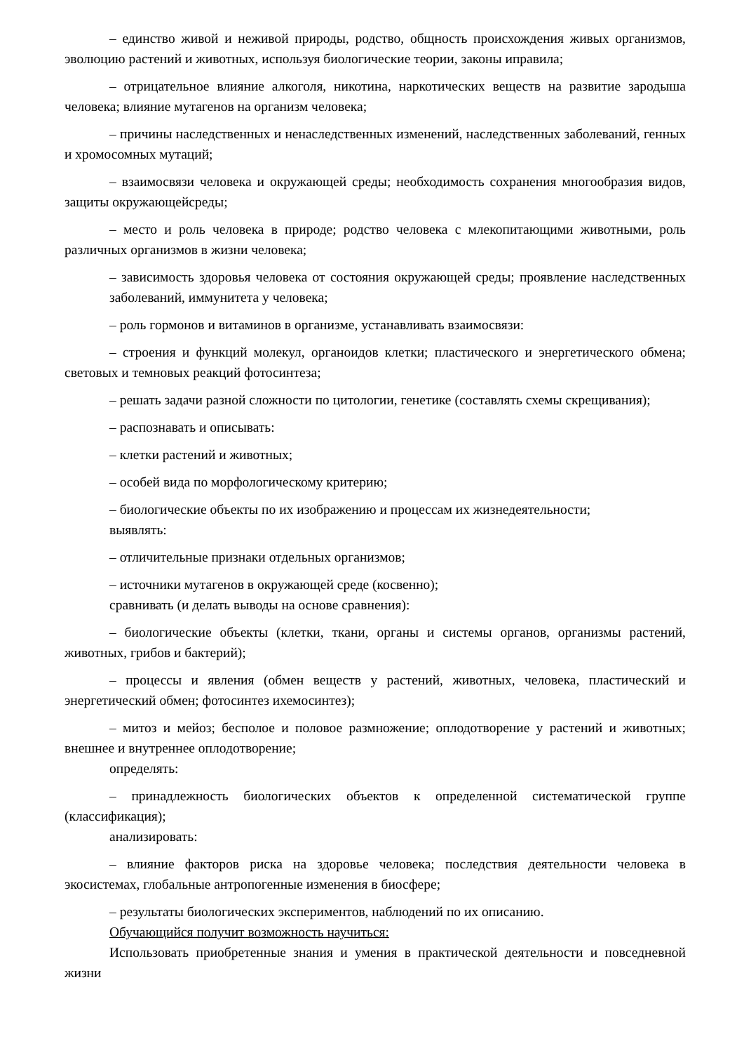– единство живой и неживой природы, родство, общность происхождения живых организмов, эволюцию растений и животных, используя биологические теории, законы иправила;
– отрицательное влияние алкоголя, никотина, наркотических веществ на развитие зародыша человека; влияние мутагенов на организм человека;
– причины наследственных и ненаследственных изменений, наследственных заболеваний, генных и хромосомных мутаций;
– взаимосвязи человека и окружающей среды; необходимость сохранения многообразия видов, защиты окружающейсреды;
– место и роль человека в природе; родство человека с млекопитающими животными, роль различных организмов в жизни человека;
– зависимость здоровья человека от состояния окружающей среды; проявление наследственных заболеваний, иммунитета у человека;
– роль гормонов и витаминов в организме, устанавливать взаимосвязи:
– строения и функций молекул, органоидов клетки; пластического и энергетического обмена; световых и темновых реакций фотосинтеза;
– решать задачи разной сложности по цитологии, генетике (составлять схемы скрещивания);
– распознавать и описывать:
– клетки растений и животных;
– особей вида по морфологическому критерию;
– биологические объекты по их изображению и процессам их жизнедеятельности;
выявлять:
– отличительные признаки отдельных организмов;
– источники мутагенов в окружающей среде (косвенно);
сравнивать (и делать выводы на основе сравнения):
– биологические объекты (клетки, ткани, органы и системы органов, организмы растений, животных, грибов и бактерий);
– процессы и явления (обмен веществ у растений, животных, человека, пластический и энергетический обмен; фотосинтез ихемосинтез);
– митоз и мейоз; бесполое и половое размножение; оплодотворение у растений и животных; внешнее и внутреннее оплодотворение;
определять:
– принадлежность биологических объектов к определенной систематической группе (классификация);
анализировать:
– влияние факторов риска на здоровье человека; последствия деятельности человека в экосистемах, глобальные антропогенные изменения в биосфере;
– результаты биологических экспериментов, наблюдений по их описанию.
Обучающийся получит возможность научиться:
Использовать приобретенные знания и умения в практической деятельности и повседневной жизни